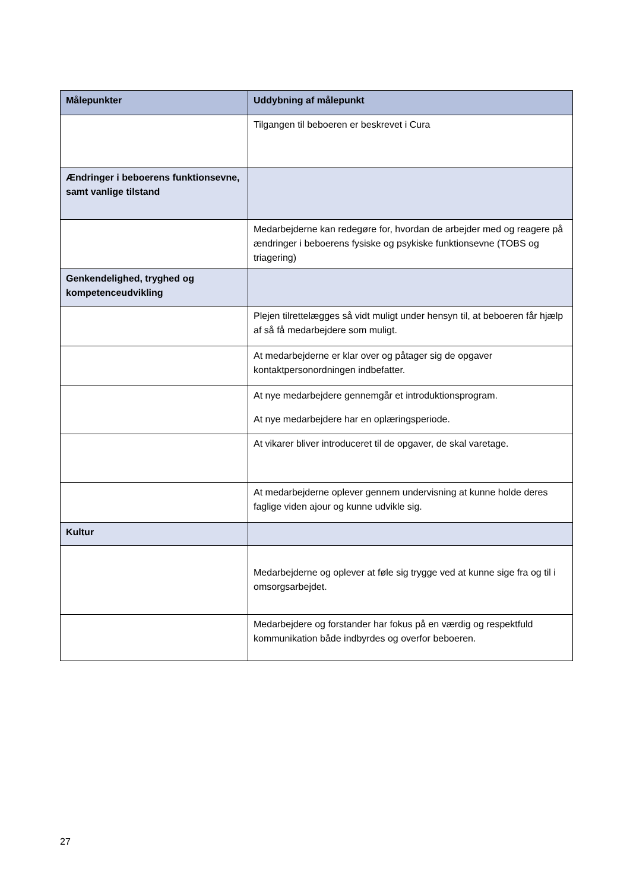| Målepunkter | Uddybning af målepunkt |
| --- | --- |
| | Tilgangen til beboeren er beskrevet i Cura |
| Ændringer i beboerens funktionsevne, samt vanlige tilstand | |
| | Medarbejderne kan redegøre for, hvordan de arbejder med og reagere på ændringer i beboerens fysiske og psykiske funktionsevne (TOBS og triagering) |
| Genkendelighed, tryghed og kompetenceudvikling | |
| | Plejen tilrettelægges så vidt muligt under hensyn til, at beboeren får hjælp af så få medarbejdere som muligt. |
| | At medarbejderne er klar over og påtager sig de opgaver kontaktpersonordningen indbefatter. |
| | At nye medarbejdere gennemgår et introduktionsprogram. At nye medarbejdere har en oplæringsperiode. |
| | At vikarer bliver introduceret til de opgaver, de skal varetage. |
| | At medarbejderne oplever gennem undervisning at kunne holde deres faglige viden ajour og kunne udvikle sig. |
| Kultur | |
| | Medarbejderne og oplever at føle sig trygge ved at kunne sige fra og til i omsorgsarbejdet. |
| | Medarbejdere og forstander har fokus på en værdig og respektfuld kommunikation både indbyrdes og overfor beboeren. |
27